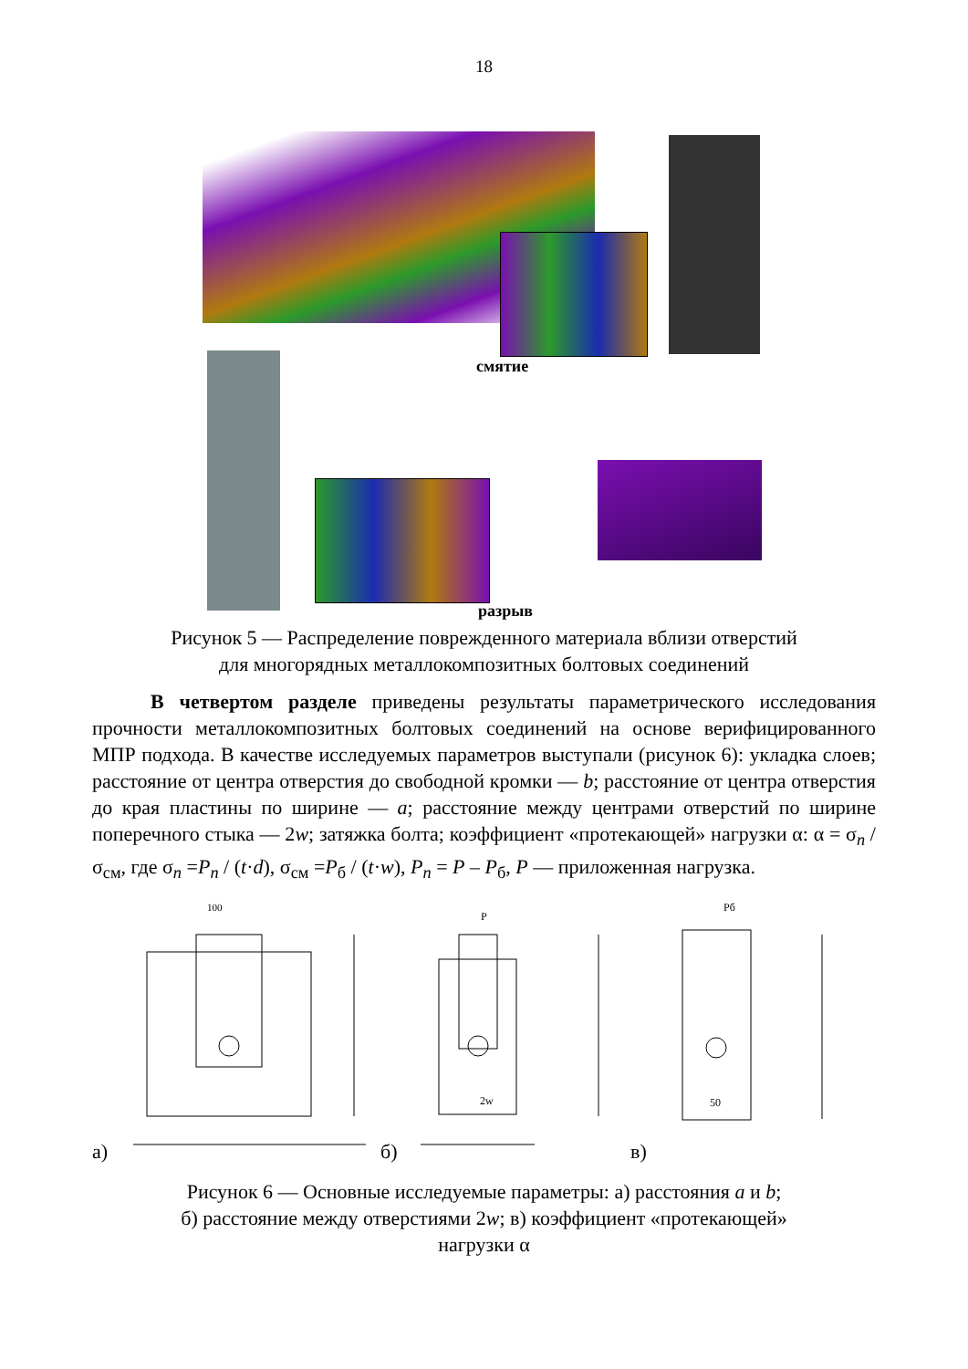18
смятие
разрыв
Рисунок 5 — Распределение поврежденного материала вблизи отверстий
для многорядных металлокомпозитных болтовых соединений
В четвертом разделе приведены результаты параметрического исследования прочности металлокомпозитных болтовых соединений на основе верифицированного МПР подхода. В качестве исследуемых параметров выступали (рисунок 6): укладка слоев; расстояние от центра отверстия до свободной кромки — b; расстояние от центра отверстия до края пластины по ширине — a; расстояние между центрами отверстий по ширине поперечного стыка — 2w; затяжка болта; коэффициент «протекающей» нагрузки α: α = σ<sub>n</sub> / σ<sub>см</sub>, где σ<sub>n</sub> =P<sub>n</sub> / (t·d), σ<sub>см</sub> =P<sub>б</sub> / (t·w), P<sub>n</sub> = P – P<sub>б</sub>, P — приложенная нагрузка.
100
P
Pб
2w
50
а) б) в)
Рисунок 6 — Основные исследуемые параметры: а) расстояния a и b;
б) расстояние между отверстиями 2w; в) коэффициент «протекающей»
нагрузки α